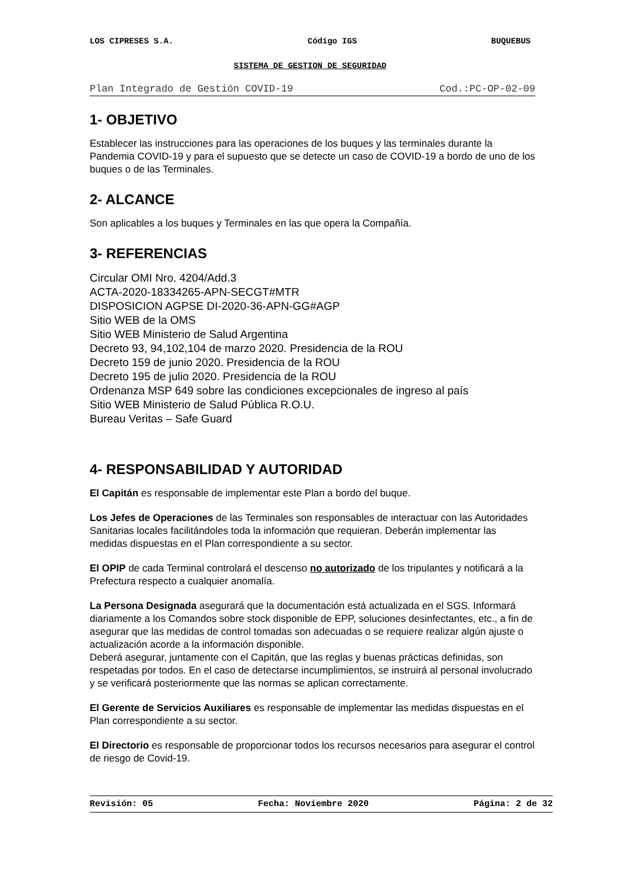LOS CIPRESES S.A. Código IGS BUQUEBUS
SISTEMA DE GESTION DE SEGURIDAD
Plan Integrado de Gestión COVID-19 Cod.:PC-OP-02-09
1- OBJETIVO
Establecer las instrucciones para las operaciones de los buques y las terminales durante la Pandemia COVID-19 y para el supuesto que se detecte un caso de COVID-19 a bordo de uno de los buques o de las Terminales.
2- ALCANCE
Son aplicables a los buques y Terminales en las que opera la Compañía.
3- REFERENCIAS
Circular OMI Nro. 4204/Add.3
ACTA-2020-18334265-APN-SECGT#MTR
DISPOSICION AGPSE DI-2020-36-APN-GG#AGP
Sitio WEB de la OMS
Sitio WEB Ministerio de Salud Argentina
Decreto 93, 94,102,104 de marzo 2020. Presidencia de la ROU
Decreto 159 de junio 2020. Presidencia de la ROU
Decreto 195 de julio 2020. Presidencia de la ROU
Ordenanza MSP 649 sobre las condiciones excepcionales de ingreso al país
Sitio WEB Ministerio de Salud Pública R.O.U.
Bureau Veritas – Safe Guard
4- RESPONSABILIDAD Y AUTORIDAD
El Capitán es responsable de implementar este Plan a bordo del buque.
Los Jefes de Operaciones de las Terminales son responsables de interactuar con las Autoridades Sanitarias locales facilitándoles toda la información que requieran. Deberán implementar las medidas dispuestas en el Plan correspondiente a su sector.
El OPIP de cada Terminal controlará el descenso no autorizado de los tripulantes y notificará a la Prefectura respecto a cualquier anomalía.
La Persona Designada asegurará que la documentación está actualizada en el SGS. Informará diariamente a los Comandos sobre stock disponible de EPP, soluciones desinfectantes, etc., a fin de asegurar que las medidas de control tomadas son adecuadas o se requiere realizar algún ajuste o actualización acorde a la información disponible.
Deberá asegurar, juntamente con el Capitán, que las reglas y buenas prácticas definidas, son respetadas por todos. En el caso de detectarse incumplimientos, se instruirá al personal involucrado y se verificará posteriormente que las normas se aplican correctamente.
El Gerente de Servicios Auxiliares es responsable de implementar las medidas dispuestas en el Plan correspondiente a su sector.
El Directorio es responsable de proporcionar todos los recursos necesarios para asegurar el control de riesgo de Covid-19.
Revisión: 05 Fecha: Noviembre 2020 Página: 2 de 32